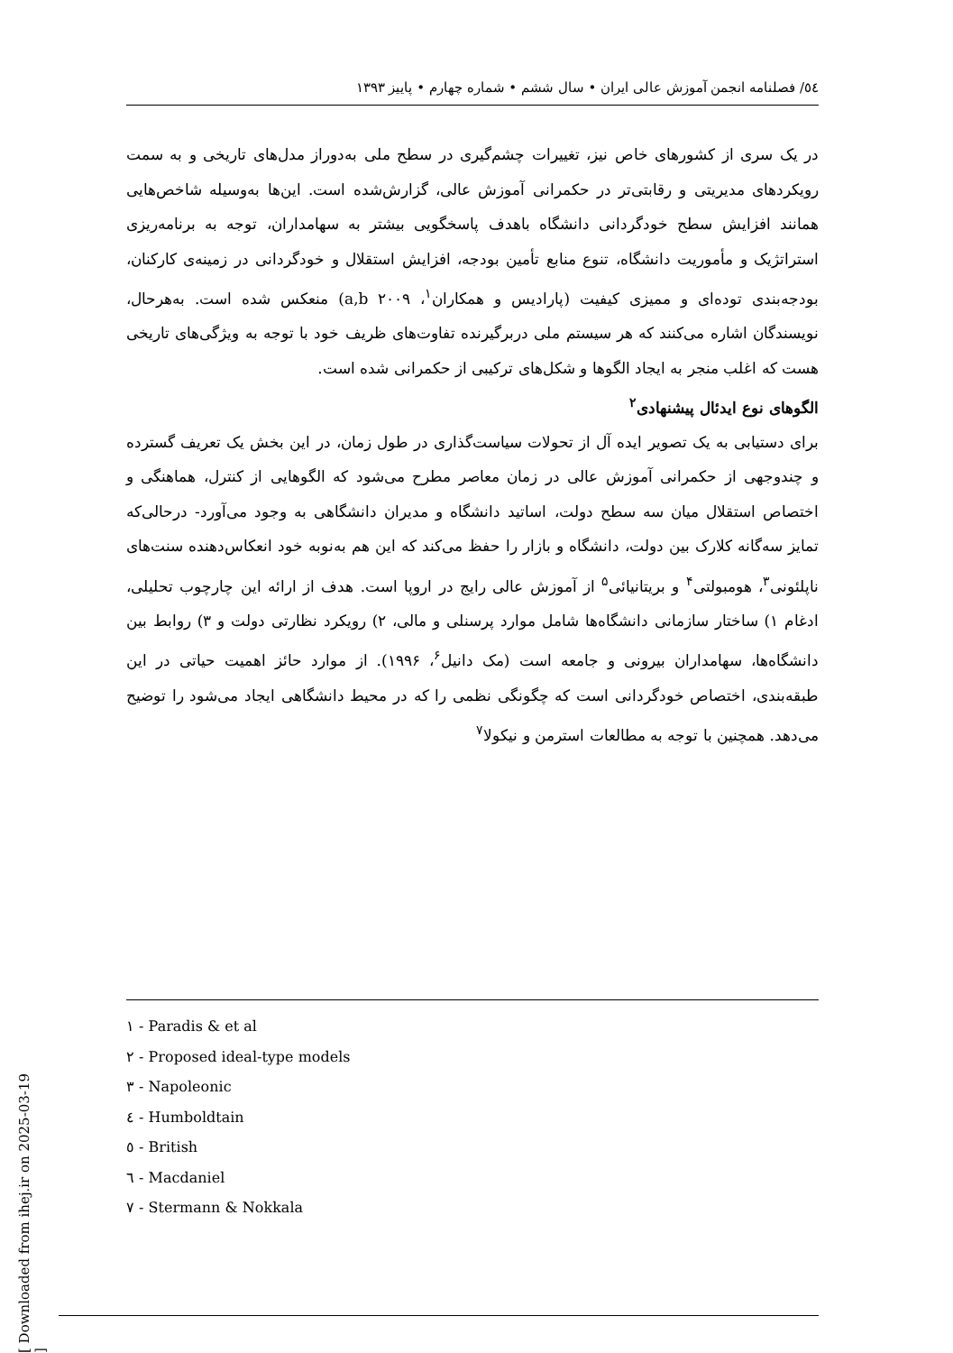[ Downloaded from ihej.ir on 2025-03-19 ]
٥٤/ فصلنامه انجمن آموزش عالی ایران • سال ششم • شماره چهارم • پاییز ۱۳۹۳
در یک سری از کشورهای خاص نیز، تغییرات چشم‌گیری در سطح ملی به‌دوراز مدل‌های تاریخی و به سمت رویکردهای مدیریتی و رقابتی‌تر در حکمرانی آموزش عالی، گزارش‌شده است. این‌ها به‌وسیله شاخص‌هایی همانند افزایش سطح خودگردانی دانشگاه باهدف پاسخگویی بیشتر به سهامداران، توجه به برنامه‌ریزی استراتژیک و مأموریت دانشگاه، تنوع منابع تأمین بودجه، افزایش استقلال و خودگردانی در زمینه‌ی کارکنان، بودجه‌بندی توده‌ای و ممیزی کیفیت (پارادیس و همکاران<sup>۱</sup>، a,b ۲۰۰۹) منعکس شده است. به‌هرحال، نویسندگان اشاره می‌کنند که هر سیستم ملی دربرگیرنده تفاوت‌های ظریف خود با توجه به ویژگی‌های تاریخی هست که اغلب منجر به ایجاد الگوها و شکل‌های ترکیبی از حکمرانی شده است.
الگوهای نوع ایدئال پیشنهادی<sup>۲</sup>
برای دستیابی به یک تصویر ایده آل از تحولات سیاست‌گذاری در طول زمان، در این بخش یک تعریف گسترده و چندوجهی از حکمرانی آموزش عالی در زمان معاصر مطرح می‌شود که الگوهایی از کنترل، هماهنگی و اختصاص استقلال میان سه سطح دولت، اساتید دانشگاه و مدیران دانشگاهی به وجود می‌آورد- درحالی‌که تمایز سه‌گانه کلارک بین دولت، دانشگاه و بازار را حفظ می‌کند که این هم به‌نوبه خود انعکاس‌دهنده سنت‌های ناپلئونی<sup>۳</sup>، هومبولتی<sup>۴</sup> و بریتانیائی<sup>۵</sup> از آموزش عالی رایج در اروپا است. هدف از ارائه این چارچوب تحلیلی، ادغام ۱) ساختار سازمانی دانشگاه‌ها شامل موارد پرسنلی و مالی، ۲) رویکرد نظارتی دولت و ۳) روابط بین دانشگاه‌ها، سهامداران بیرونی و جامعه است (مک دانیل<sup>۶</sup>، ۱۹۹۶). از موارد حائز اهمیت حیاتی در این طبقه‌بندی، اختصاص خودگردانی است که چگونگی نظمی را که در محیط دانشگاهی ایجاد می‌شود را توضیح می‌دهد. همچنین با توجه به مطالعات استرمن و نیکولا<sup>۷</sup>
۱ - Paradis & et al
۲ - Proposed ideal-type models
۳ - Napoleonic
٤ - Humboldtain
٥ - British
٦ - Macdaniel
۷ - Stermann & Nokkala